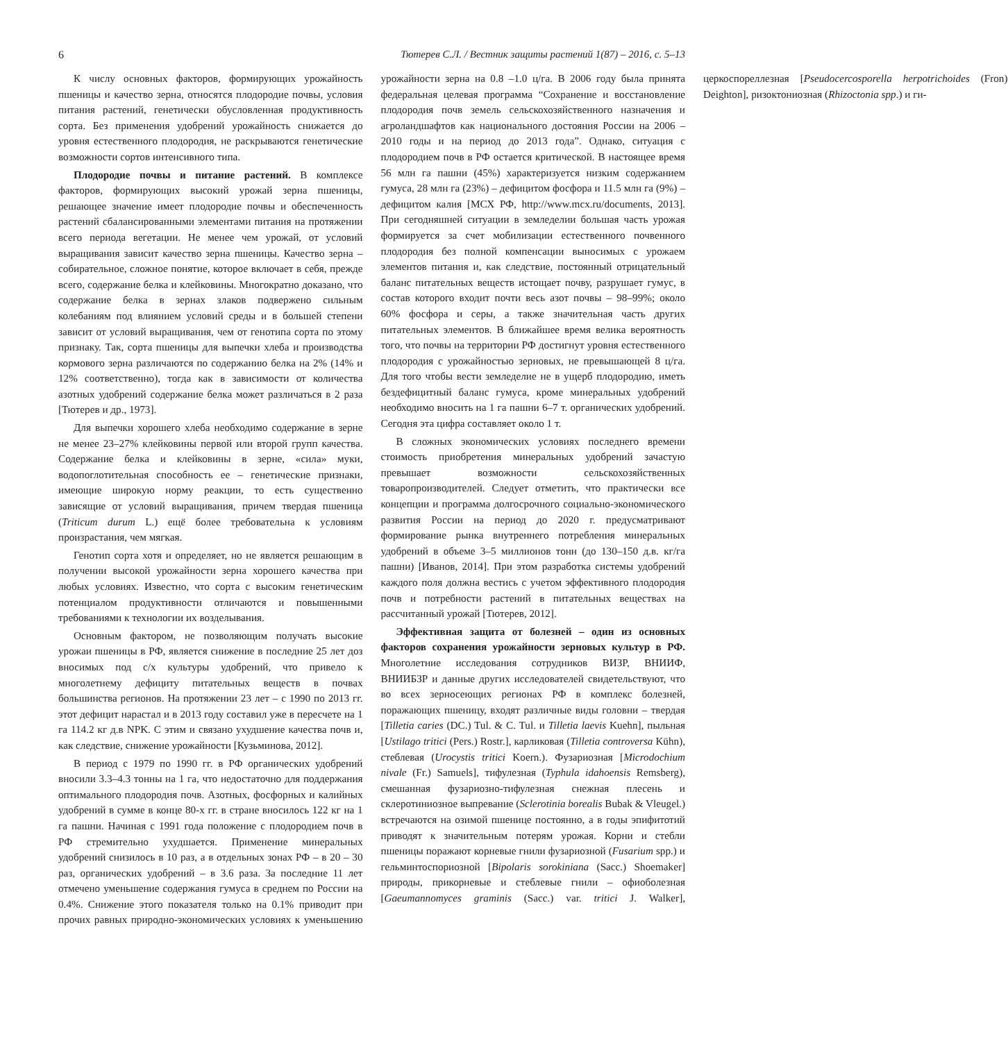6 Тютерев С.Л. / Вестник защиты растений 1(87) – 2016, с. 5–13
К числу основных факторов, формирующих урожайность пшеницы и качество зерна, относятся плодородие почвы, условия питания растений, генетически обусловленная продуктивность сорта. Без применения удобрений урожайность снижается до уровня естественного плодородия, не раскрываются генетические возможности сортов интенсивного типа.
Плодородие почвы и питание растений. В комплексе факторов, формирующих высокий урожай зерна пшеницы, решающее значение имеет плодородие почвы и обеспеченность растений сбалансированными элементами питания на протяжении всего периода вегетации. Не менее чем урожай, от условий выращивания зависит качество зерна пшеницы. Качество зерна – собирательное, сложное понятие, которое включает в себя, прежде всего, содержание белка и клейковины. Многократно доказано, что содержание белка в зернах злаков подвержено сильным колебаниям под влиянием условий среды и в большей степени зависит от условий выращивания, чем от генотипа сорта по этому признаку. Так, сорта пшеницы для выпечки хлеба и производства кормового зерна различаются по содержанию белка на 2% (14% и 12% соответственно), тогда как в зависимости от количества азотных удобрений содержание белка может различаться в 2 раза [Тютерев и др., 1973].
Для выпечки хорошего хлеба необходимо содержание в зерне не менее 23–27% клейковины первой или второй групп качества. Содержание белка и клейковины в зерне, «сила» муки, водопоглотительная способность ее – генетические признаки, имеющие широкую норму реакции, то есть существенно зависящие от условий выращивания, причем твердая пшеница (Triticum durum L.) ещё более требовательна к условиям произрастания, чем мягкая.
Генотип сорта хотя и определяет, но не является решающим в получении высокой урожайности зерна хорошего качества при любых условиях. Известно, что сорта с высоким генетическим потенциалом продуктивности отличаются и повышенными требованиями к технологии их возделывания.
Основным фактором, не позволяющим получать высокие урожаи пшеницы в РФ, является снижение в последние 25 лет доз вносимых под с/х культуры удобрений, что привело к многолетнему дефициту питательных веществ в почвах большинства регионов. На протяжении 23 лет – с 1990 по 2013 гг. этот дефицит нарастал и в 2013 году составил уже в пересчете на 1 га 114.2 кг д.в NPK. С этим и связано ухудшение качества почв и, как следствие, снижение урожайности [Кузьминова, 2012].
В период с 1979 по 1990 гг. в РФ органических удобрений вносили 3.3–4.3 тонны на 1 га, что недостаточно для поддержания оптимального плодородия почв. Азотных, фосфорных и калийных удобрений в сумме в конце 80-х гг. в стране вносилось 122 кг на 1 га пашни. Начиная с 1991 года положение с плодородием почв в РФ стремительно ухудшается. Применение минеральных удобрений снизилось в 10 раз, а в отдельных зонах РФ – в 20 – 30 раз, органических удобрений – в 3.6 раза. За последние 11 лет отмечено уменьшение содержания гумуса в среднем по России на 0.4%. Снижение этого показателя только на 0.1% приводит при прочих равных природно-экономических условиях к уменьшению урожайности зерна на 0.8 –1.0 ц/га. В 2006 году была принята федеральная целевая программа “Сохранение и восстановление плодородия почв земель сельскохозяйственного назначения и агроландшафтов как национального достояния России на 2006 – 2010 годы и на период до 2013 года”. Однако, ситуация с плодородием почв в РФ остается критической. В настоящее время 56 млн га пашни (45%) характеризуется низким содержанием гумуса, 28 млн га (23%) – дефицитом фосфора и 11.5 млн га (9%) – дефицитом калия [МСХ РФ, http://www.mcx.ru/documents, 2013]. При сегодняшней ситуации в земледелии большая часть урожая формируется за счет мобилизации естественного почвенного плодородия без полной компенсации выносимых с урожаем элементов питания и, как следствие, постоянный отрицательный баланс питательных веществ истощает почву, разрушает гумус, в состав которого входит почти весь азот почвы – 98–99%; около 60% фосфора и серы, а также значительная часть других питательных элементов. В ближайшее время велика вероятность того, что почвы на территории РФ достигнут уровня естественного плодородия с урожайностью зерновых, не превышающей 8 ц/га. Для того чтобы вести земледелие не в ущерб плодородию, иметь бездефицитный баланс гумуса, кроме минеральных удобрений необходимо вносить на 1 га пашни 6–7 т. органических удобрений. Сегодня эта цифра составляет около 1 т.
В сложных экономических условиях последнего времени стоимость приобретения минеральных удобрений зачастую превышает возможности сельскохозяйственных товаропроизводителей. Следует отметить, что практически все концепции и программа долгосрочного социально-экономического развития России на период до 2020 г. предусматривают формирование рынка внутреннего потребления минеральных удобрений в объеме 3–5 миллионов тонн (до 130–150 д.в. кг/га пашни) [Иванов, 2014]. При этом разработка системы удобрений каждого поля должна вестись с учетом эффективного плодородия почв и потребности растений в питательных веществах на рассчитанный урожай [Тютерев, 2012].
Эффективная защита от болезней – один из основных факторов сохранения урожайности зерновых культур в РФ. Многолетние исследования сотрудников ВИЗР, ВНИИФ, ВНИИБЗР и данные других исследователей свидетельствуют, что во всех зерносеющих регионах РФ в комплекс болезней, поражающих пшеницу, входят различные виды головни – твердая [Tilletia caries (DC.) Tul. & C. Tul. и Tilletia laevis Kuehn], пыльная [Ustilago tritici (Pers.) Rostr.], карликовая (Tilletia controversa Kühn), стеблевая (Urocystis tritici Koern.). Фузариозная [Microdochium nivale (Fr.) Samuels], тифулезная (Typhula idahoensis Remsberg), смешанная фузариозно-тифулезная снежная плесень и склеротиниозное выпревание (Sclerotinia borealis Bubak & Vleugel.) встречаются на озимой пшенице постоянно, а в годы эпифитотий приводят к значительным потерям урожая. Корни и стебли пшеницы поражают корневые гнили фузариозной (Fusarium spp.) и гельминтоспориозной [Bipolaris sorokiniana (Sacc.) Shoemaker] природы, прикорневые и стеблевые гнили – офиоболезная [Gaeumannomyces graminis (Sacc.) var. tritici J. Walker], церкоспореллезная [Pseudocercosporella herpotrichoides (Fron) Deighton], ризоктониозная (Rhizoctonia spp.) и ги-